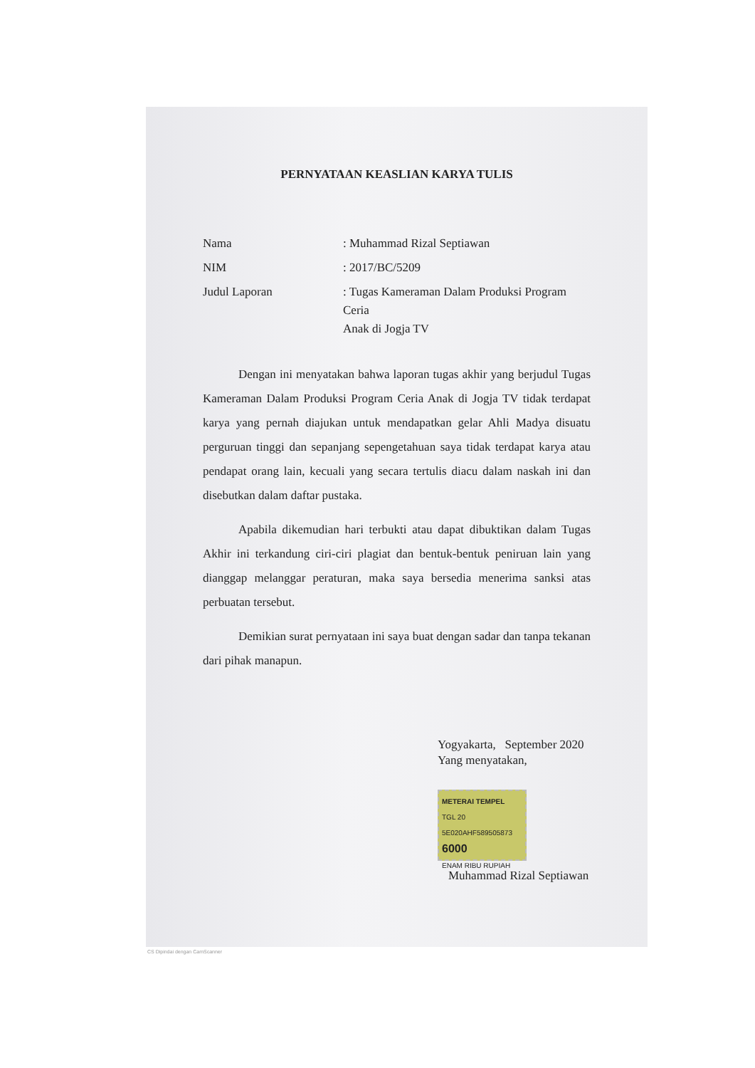PERNYATAAN KEASLIAN KARYA TULIS
| Nama | : Muhammad Rizal Septiawan |
| NIM | : 2017/BC/5209 |
| Judul Laporan | : Tugas Kameraman Dalam Produksi Program Ceria Anak di Jogja TV |
Dengan ini menyatakan bahwa laporan tugas akhir yang berjudul Tugas Kameraman Dalam Produksi Program Ceria Anak di Jogja TV tidak terdapat karya yang pernah diajukan untuk mendapatkan gelar Ahli Madya disuatu perguruan tinggi dan sepanjang sepengetahuan saya tidak terdapat karya atau pendapat orang lain, kecuali yang secara tertulis diacu dalam naskah ini dan disebutkan dalam daftar pustaka.
Apabila dikemudian hari terbukti atau dapat dibuktikan dalam Tugas Akhir ini terkandung ciri-ciri plagiat dan bentuk-bentuk peniruan lain yang dianggap melanggar peraturan, maka saya bersedia menerima sanksi atas perbuatan tersebut.
Demikian surat pernyataan ini saya buat dengan sadar dan tanpa tekanan dari pihak manapun.
Yogyakarta, September 2020
Yang menyatakan,
METERAI TEMPEL
TGL 20
5E020AHF589505873
6000
ENAM RIBU RUPIAH
Muhammad Rizal Septiawan
CS Dipindai dengan CamScanner